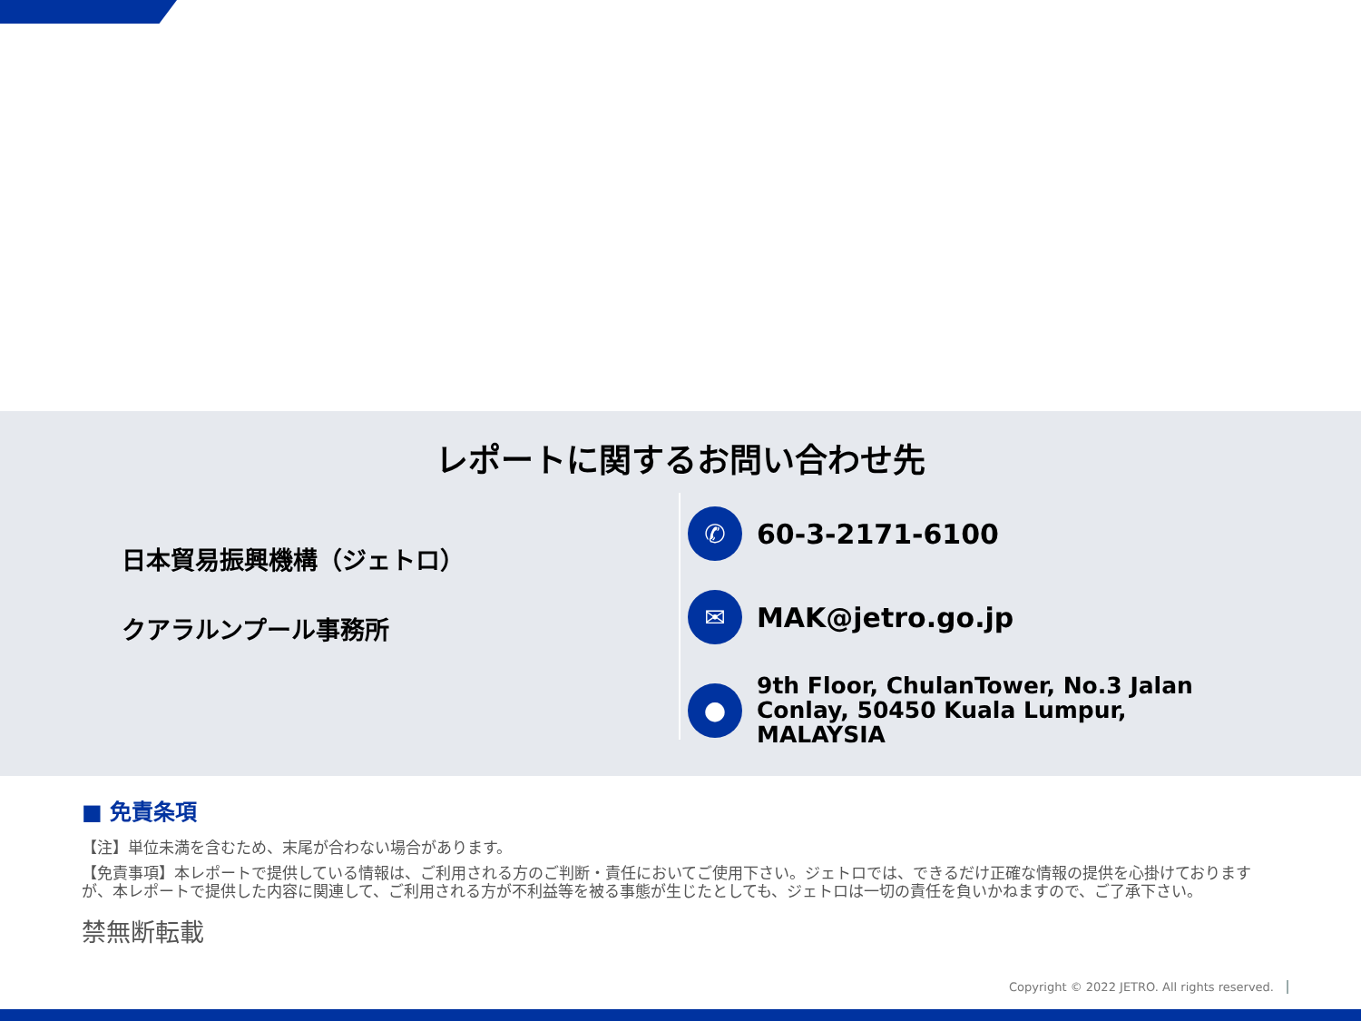レポートに関するお問い合わせ先
日本貿易振興機構（ジェトロ）
クアラルンプール事務所
✆
60-3-2171-6100
✉
MAK@jetro.go.jp
●
9th Floor, ChulanTower, No.3 Jalan
Conlay, 50450 Kuala Lumpur,
MALAYSIA
■ 免責条項
【注】単位未満を含むため、末尾が合わない場合があります。
【免責事項】本レポートで提供している情報は、ご利用される方のご判断・責任においてご使用下さい。ジェトロでは、できるだけ正確な情報の提供を心掛けておりますが、本レポートで提供した内容に関連して、ご利用される方が不利益等を被る事態が生じたとしても、ジェトロは一切の責任を負いかねますので、ご了承下さい。
禁無断転載
Copyright © 2022 JETRO. All rights reserved.